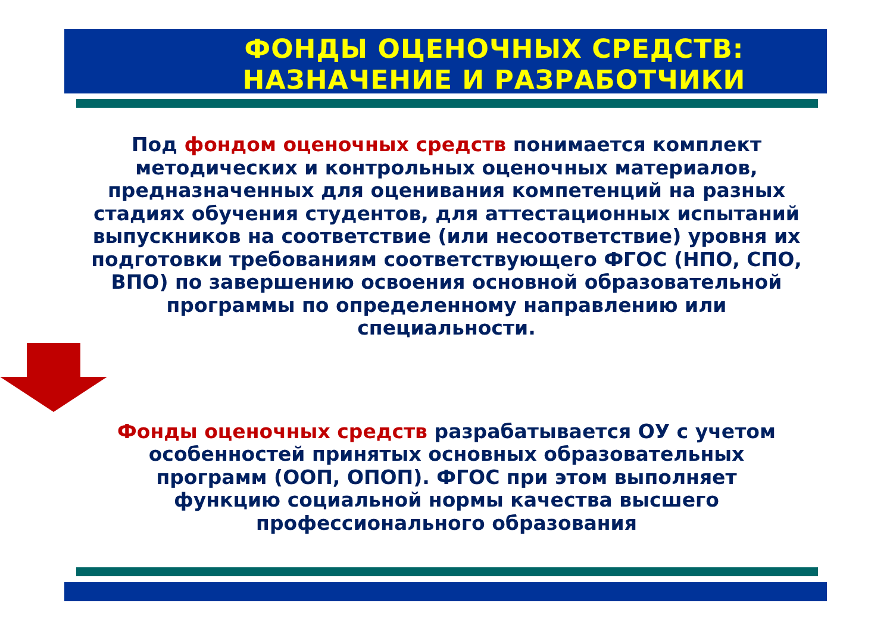ФОНДЫ ОЦЕНОЧНЫХ СРЕДСТВ:
НАЗНАЧЕНИЕ И РАЗРАБОТЧИКИ
Под фондом оценочных средств понимается комплект методических и контрольных оценочных материалов, предназначенных для оценивания компетенций на разных стадиях обучения студентов, для аттестационных испытаний выпускников на соответствие (или несоответствие) уровня их подготовки требованиям соответствующего ФГОС (НПО, СПО, ВПО) по завершению освоения основной образовательной программы по определенному направлению или специальности.
Фонды оценочных средств разрабатывается ОУ с учетом особенностей принятых основных образовательных программ (ООП, ОПОП). ФГОС при этом выполняет функцию социальной нормы качества высшего профессионального образования